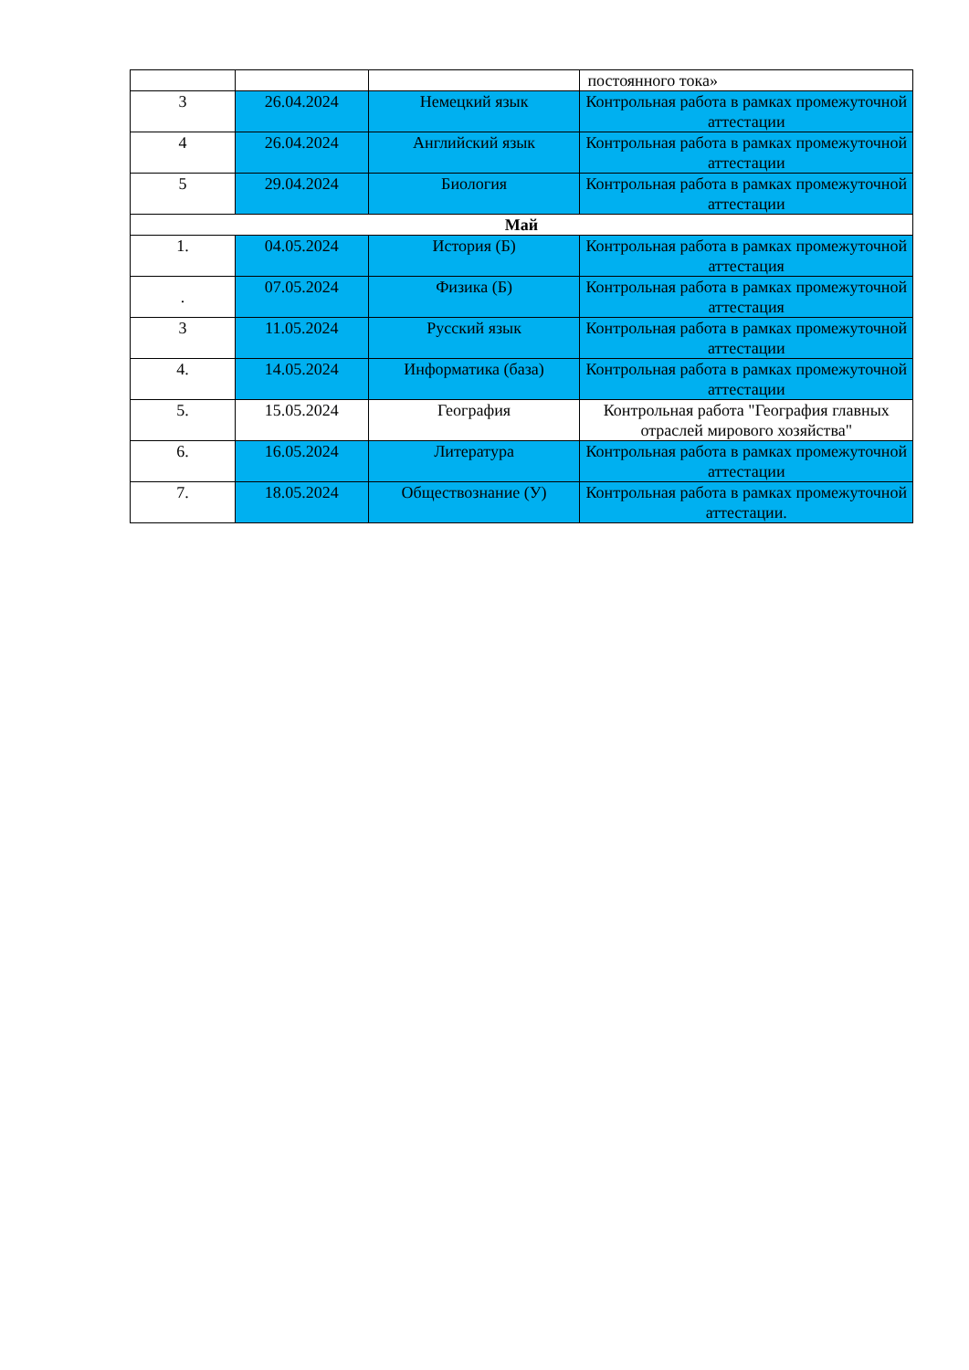| | | | постоянного тока» |
| 3 | 26.04.2024 | Немецкий язык | Контрольная работа в рамках промежуточной аттестации |
| 4 | 26.04.2024 | Английский язык | Контрольная работа в рамках промежуточной аттестации |
| 5 | 29.04.2024 | Биология | Контрольная работа в рамках промежуточной аттестации |
| Май | | | |
| 1. | 04.05.2024 | История (Б) | Контрольная работа в рамках промежуточной аттестация |
| . | 07.05.2024 | Физика (Б) | Контрольная работа в рамках промежуточной аттестация |
| 3 | 11.05.2024 | Русский язык | Контрольная работа в рамках промежуточной аттестации |
| 4. | 14.05.2024 | Информатика (база) | Контрольная работа в рамках промежуточной аттестации |
| 5. | 15.05.2024 | География | Контрольная работа "География главных отраслей мирового хозяйства" |
| 6. | 16.05.2024 | Литература | Контрольная работа в рамках промежуточной аттестации |
| 7. | 18.05.2024 | Обществознание (У) | Контрольная работа в рамках промежуточной аттестации. |